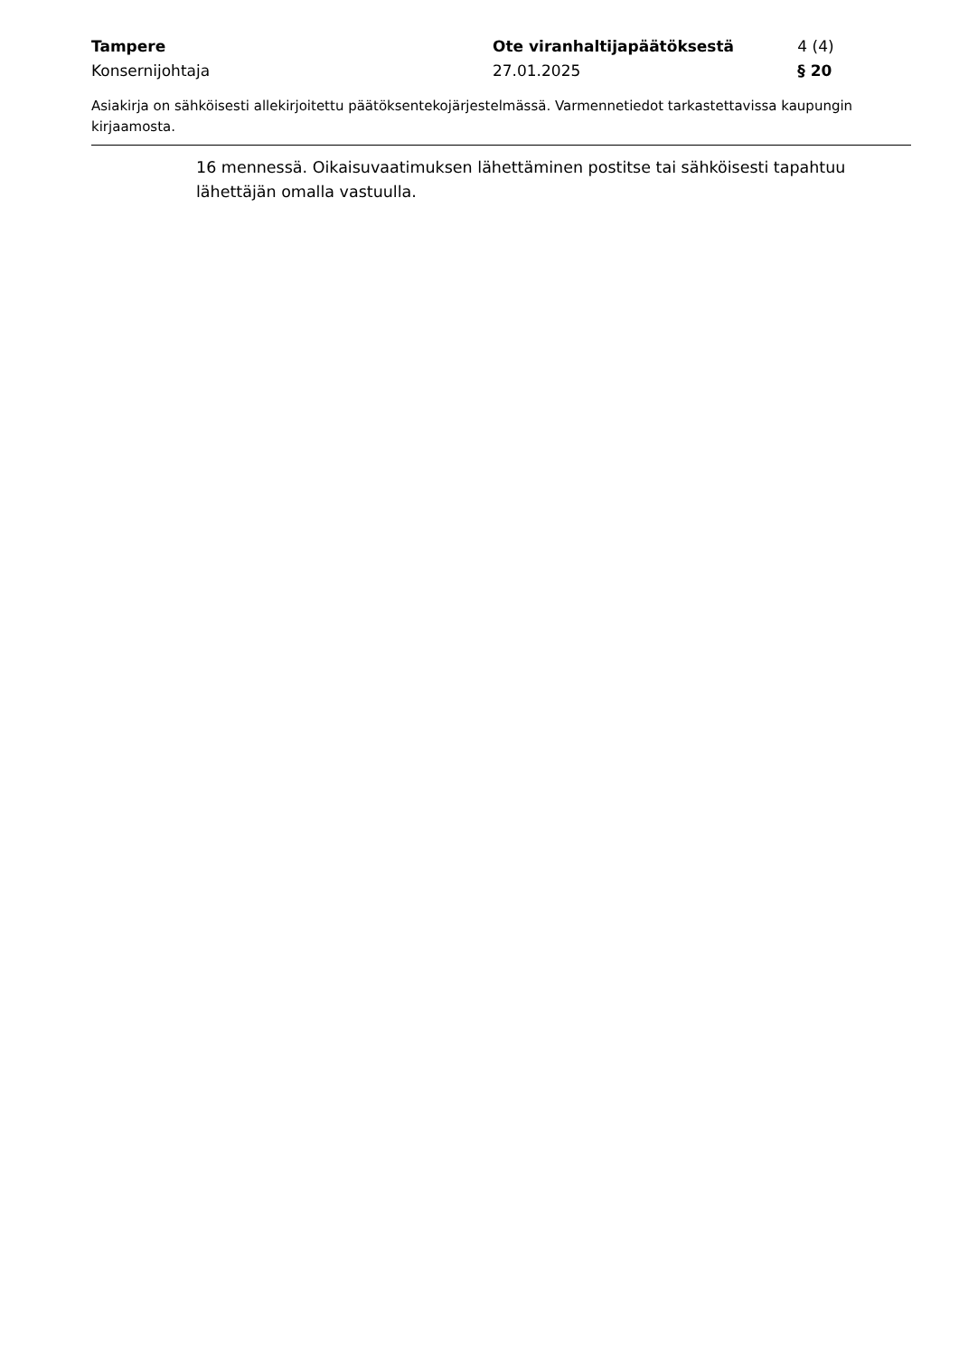Tampere Ote viranhaltijapäätöksestä 4 (4)
Konsernijohtaja 27.01.2025 § 20
Asiakirja on sähköisesti allekirjoitettu päätöksentekojärjestelmässä. Varmennetiedot tarkastettavissa kaupungin kirjaamosta.
16 mennessä. Oikaisuvaatimuksen lähettäminen postitse tai sähköisesti tapahtuu lähettäjän omalla vastuulla.